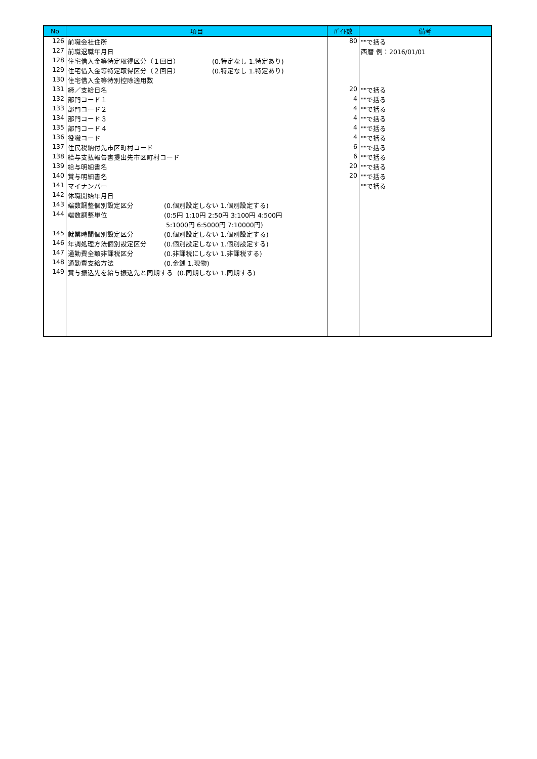| No | 項目 | ﾊﾞｲﾄ数 | 備考 |
| --- | --- | --- | --- |
| 126 | 前職会社住所 | 80 | ""で括る |
| 127 | 前職退職年月日 | | 西暦 例：2016/01/01 |
| 128 | 住宅借入金等特定取得区分（１回目） (0.特定なし 1.特定あり) | | |
| 129 | 住宅借入金等特定取得区分（２回目） (0.特定なし 1.特定あり) | | |
| 130 | 住宅借入金等特別控除適用数 | | |
| 131 | 締／支給日名 | 20 | ""で括る |
| 132 | 部門コード１ | 4 | ""で括る |
| 133 | 部門コード２ | 4 | ""で括る |
| 134 | 部門コード３ | 4 | ""で括る |
| 135 | 部門コード４ | 4 | ""で括る |
| 136 | 役職コード | 4 | ""で括る |
| 137 | 住民税納付先市区町村コード | 6 | ""で括る |
| 138 | 給与支払報告書提出先市区町村コード | 6 | ""で括る |
| 139 | 給与明細書名 | 20 | ""で括る |
| 140 | 賞与明細書名 | 20 | ""で括る |
| 141 | マイナンバー | | ""で括る |
| 142 | 休職開始年月日 | | |
| 143 | 端数調整個別設定区分 (0.個別設定しない 1.個別設定する) | | |
| 144 | 端数調整単位 (0:5円 1:10円 2:50円 3:100円 4:500円 5:1000円 6:5000円 7:10000円) | | |
| 145 | 就業時間個別設定区分 (0.個別設定しない 1.個別設定する) | | |
| 146 | 年調処理方法個別設定区分 (0.個別設定しない 1.個別設定する) | | |
| 147 | 通勤費全額非課税区分 (0.非課税にしない 1.非課税する) | | |
| 148 | 通勤費支給方法 (0.金銭 1.現物) | | |
| 149 | 賞与振込先を給与振込先と同期する (0.同期しない 1.同期する) | | |